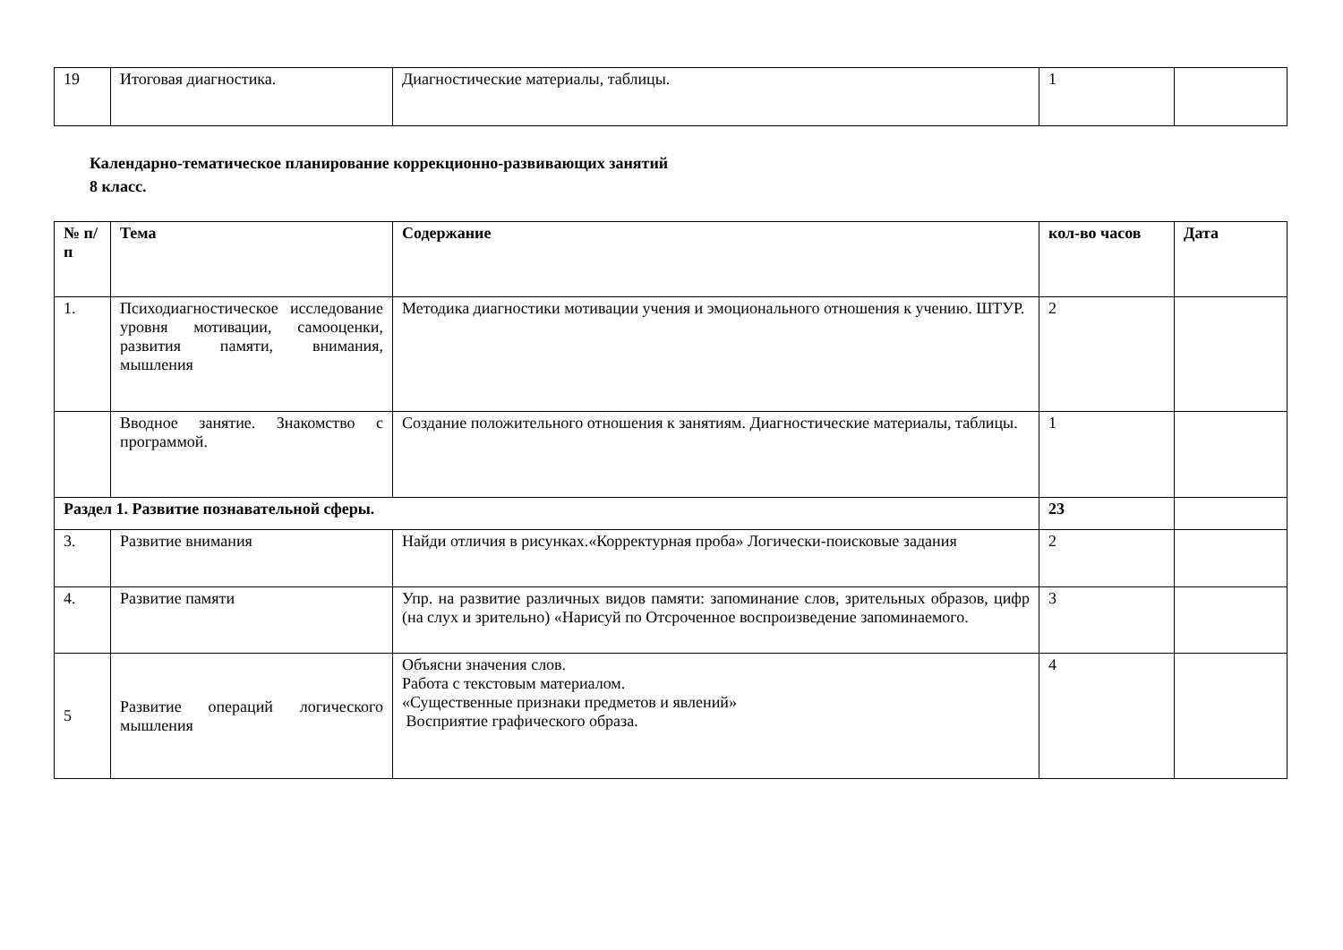| 19 | Итоговая диагностика. | Диагностические материалы, таблицы. | 1 | |
Календарно-тематическое планирование коррекционно-развивающих занятий
8 класс.
| № п/п | Тема | Содержание | кол-во часов | Дата |
| --- | --- | --- | --- | --- |
| 1. | Психодиагностическое исследование уровня мотивации, самооценки, развития памяти, внимания, мышления | Методика диагностики мотивации учения и эмоционального отношения к учению. ШТУР. | 2 | |
| | Вводное занятие. Знакомство с программой. | Создание положительного отношения к занятиям. Диагностические материалы, таблицы. | 1 | |
| Раздел 1. Развитие познавательной сферы. | | | 23 | |
| 3. | Развитие внимания | Найди отличия в рисунках.«Корректурная проба» Логически-поисковые задания | 2 | |
| 4. | Развитие памяти | Упр. на развитие различных видов памяти: запоминание слов, зрительных образов, цифр (на слух и зрительно) «Нарисуй по Отсроченное воспроизведение запоминаемого. | 3 | |
| 5 | Развитие операций логического мышления | Объясни значения слов. Работа с текстовым материалом. «Существенные признаки предметов и явлений» Восприятие графического образа. | 4 | |